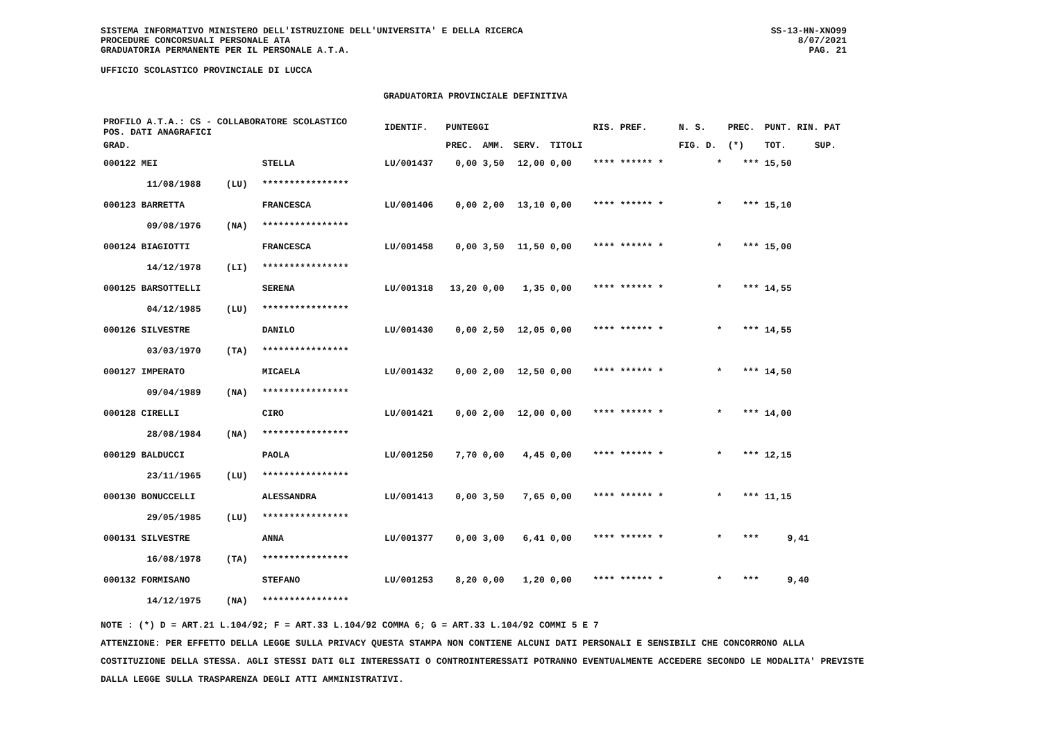SISTEMA INFORMATIVO MINISTERO DELL'ISTRUZIONE DELL'UNIVERSITA' E DELLA RICERCA
PROCEDURE CONCORSUALI PERSONALE ATA
GRADUATORIA PERMANENTE PER IL PERSONALE A.T.A.
SS-13-HN-XNO99
8/07/2021
PAG. 21
UFFICIO SCOLASTICO PROVINCIALE DI LUCCA
GRADUATORIA PROVINCIALE DEFINITIVA
| PROFILO A.T.A.: CS - COLLABORATORE SCOLASTICO POS. DATI ANAGRAFICI | | | | IDENTIF. | PUNTEGGI | | | | RIS. PREF. | N. S. | PREC. | PUNT. RIN. PAT | |
| --- | --- | --- | --- | --- | --- | --- | --- | --- | --- | --- | --- | --- | --- |
| GRAD. | | | | | PREC. | AMM. | SERV. | TITOLI | | FIG. D. | (*) | TOT. | SUP. |
| 000122 MEI | | | STELLA | LU/001437 | 0,00 | 3,50 | 12,00 | 0,00 | **** ****** * | * | *** | 15,50 | |
| | 11/08/1988 | (LU) | **************** | | | | | | | | | | |
| 000123 BARRETTA | | | FRANCESCA | LU/001406 | 0,00 | 2,00 | 13,10 | 0,00 | **** ****** * | * | *** | 15,10 | |
| | 09/08/1976 | (NA) | **************** | | | | | | | | | | |
| 000124 BIAGIOTTI | | | FRANCESCA | LU/001458 | 0,00 | 3,50 | 11,50 | 0,00 | **** ****** * | * | *** | 15,00 | |
| | 14/12/1978 | (LI) | **************** | | | | | | | | | | |
| 000125 BARSOTTELLI | | | SERENA | LU/001318 | 13,20 | 0,00 | 1,35 | 0,00 | **** ****** * | * | *** | 14,55 | |
| | 04/12/1985 | (LU) | **************** | | | | | | | | | | |
| 000126 SILVESTRE | | | DANILO | LU/001430 | 0,00 | 2,50 | 12,05 | 0,00 | **** ****** * | * | *** | 14,55 | |
| | 03/03/1970 | (TA) | **************** | | | | | | | | | | |
| 000127 IMPERATO | | | MICAELA | LU/001432 | 0,00 | 2,00 | 12,50 | 0,00 | **** ****** * | * | *** | 14,50 | |
| | 09/04/1989 | (NA) | **************** | | | | | | | | | | |
| 000128 CIRELLI | | | CIRO | LU/001421 | 0,00 | 2,00 | 12,00 | 0,00 | **** ****** * | * | *** | 14,00 | |
| | 28/08/1984 | (NA) | **************** | | | | | | | | | | |
| 000129 BALDUCCI | | | PAOLA | LU/001250 | 7,70 | 0,00 | 4,45 | 0,00 | **** ****** * | * | *** | 12,15 | |
| | 23/11/1965 | (LU) | **************** | | | | | | | | | | |
| 000130 BONUCCELLI | | | ALESSANDRA | LU/001413 | 0,00 | 3,50 | 7,65 | 0,00 | **** ****** * | * | *** | 11,15 | |
| | 29/05/1985 | (LU) | **************** | | | | | | | | | | |
| 000131 SILVESTRE | | | ANNA | LU/001377 | 0,00 | 3,00 | 6,41 | 0,00 | **** ****** * | * | *** | 9,41 | |
| | 16/08/1978 | (TA) | **************** | | | | | | | | | | |
| 000132 FORMISANO | | | STEFANO | LU/001253 | 8,20 | 0,00 | 1,20 | 0,00 | **** ****** * | * | *** | 9,40 | |
| | 14/12/1975 | (NA) | **************** | | | | | | | | | | |
NOTE : (*) D = ART.21 L.104/92; F = ART.33 L.104/92 COMMA 6; G = ART.33 L.104/92 COMMI 5 E 7
ATTENZIONE: PER EFFETTO DELLA LEGGE SULLA PRIVACY QUESTA STAMPA NON CONTIENE ALCUNI DATI PERSONALI E SENSIBILI CHE CONCORRONO ALLA COSTITUZIONE DELLA STESSA. AGLI STESSI DATI GLI INTERESSATI O CONTROINTERESSATI POTRANNO EVENTUALMENTE ACCEDERE SECONDO LE MODALITA' PREVISTE DALLA LEGGE SULLA TRASPARENZA DEGLI ATTI AMMINISTRATIVI.